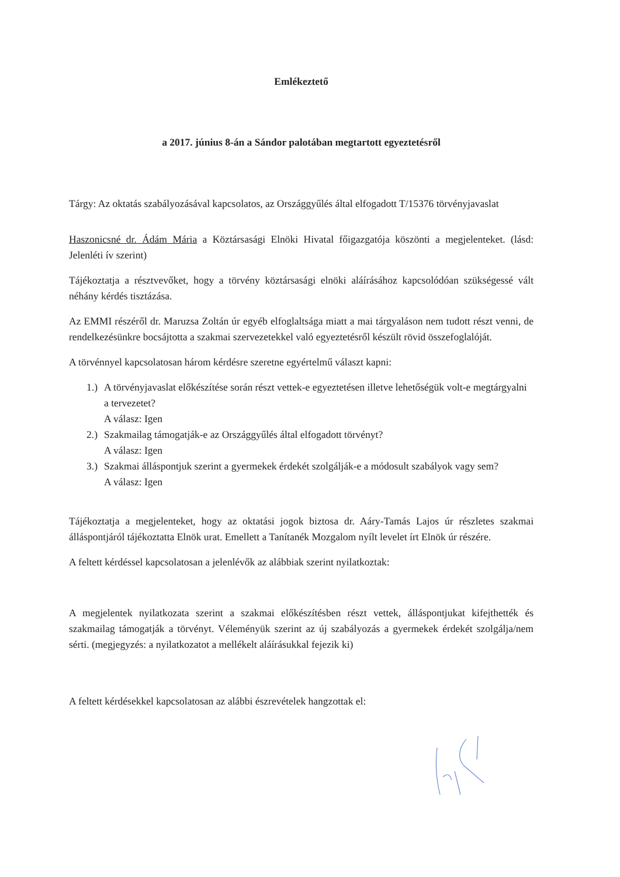Emlékeztető
a 2017. június 8-án a Sándor palotában megtartott egyeztetésről
Tárgy: Az oktatás szabályozásával kapcsolatos, az Országgyűlés által elfogadott T/15376 törvényjavaslat
Haszonicsné dr. Ádám Mária a Köztársasági Elnöki Hivatal főigazgatója köszönti a megjelenteket. (lásd: Jelenléti ív szerint)
Tájékoztatja a résztvevőket, hogy a törvény köztársasági elnöki aláírásához kapcsolódóan szükségessé vált néhány kérdés tisztázása.
Az EMMI részéről dr. Maruzsa Zoltán úr egyéb elfoglaltsága miatt a mai tárgyaláson nem tudott részt venni, de rendelkezésünkre bocsájtotta a szakmai szervezetekkel való egyeztetésről készült rövid összefoglalóját.
A törvénnyel kapcsolatosan három kérdésre szeretne egyértelmű választ kapni:
1.) A törvényjavaslat előkészítése során részt vettek-e egyeztetésen illetve lehetőségük volt-e megtárgyalni a tervezetet?
A válasz: Igen
2.) Szakmailag támogatják-e az Országgyűlés által elfogadott törvényt?
A válasz: Igen
3.) Szakmai álláspontjuk szerint a gyermekek érdekét szolgálják-e a módosult szabályok vagy sem?
A válasz: Igen
Tájékoztatja a megjelenteket, hogy az oktatási jogok biztosa dr. Aáry-Tamás Lajos úr részletes szakmai álláspontjáról tájékoztatta Elnök urat. Emellett a Tanítanék Mozgalom nyílt levelet írt Elnök úr részére.
A feltett kérdéssel kapcsolatosan a jelenlévők az alábbiak szerint nyilatkoztak:
A megjelentek nyilatkozata szerint a szakmai előkészítésben részt vettek, álláspontjukat kifejthették és szakmailag támogatják a törvényt. Véleményük szerint az új szabályozás a gyermekek érdekét szolgálja/nem sérti. (megjegyzés: a nyilatkozatot a mellékelt aláírásukkal fejezik ki)
A feltett kérdésekkel kapcsolatosan az alábbi észrevételek hangzottak el: